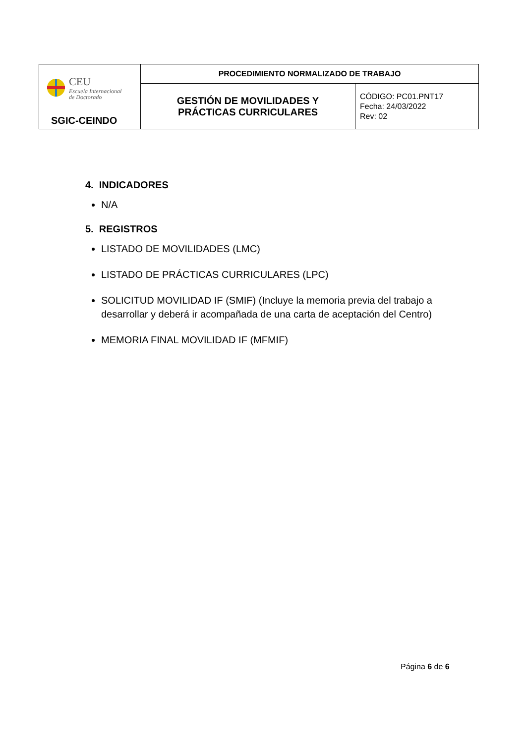| CEU Escuela Internacional de Doctorado SGIC-CEINDO | PROCEDIMIENTO NORMALIZADO DE TRABAJO | |
| | GESTIÓN DE MOVILIDADES Y PRÁCTICAS CURRICULARES | CÓDIGO: PC01.PNT17 Fecha: 24/03/2022 Rev: 02 |
4. INDICADORES
N/A
5. REGISTROS
LISTADO DE MOVILIDADES (LMC)
LISTADO DE PRÁCTICAS CURRICULARES (LPC)
SOLICITUD MOVILIDAD IF (SMIF) (Incluye la memoria previa del trabajo a desarrollar y deberá ir acompañada de una carta de aceptación del Centro)
MEMORIA FINAL MOVILIDAD IF (MFMIF)
Página 6 de 6